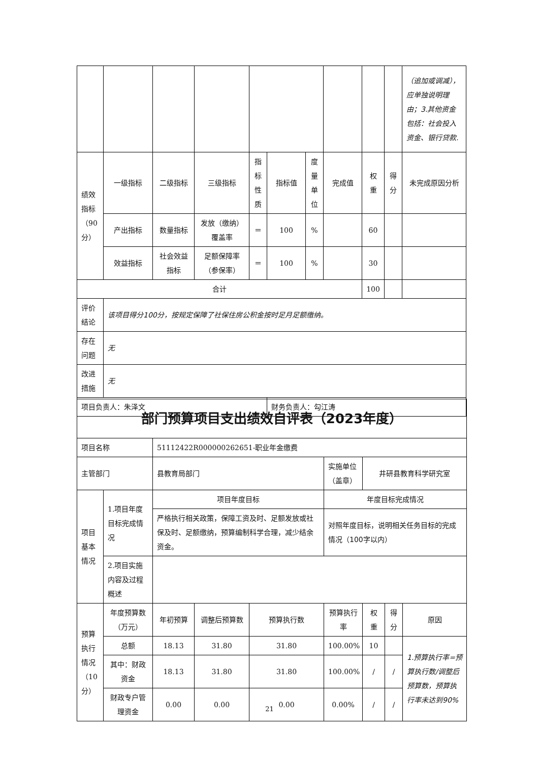| | | | | | | | | | | （追加或调减），应单独说明理由；3.其他资金包括：社会投入资金、银行贷款. |
| 绩效指标（90分） | 一级指标 | 二级指标 | 三级指标 | 指标性质 | 指标值 | 度量单位 | 完成值 | 权重 | 得分 | 未完成原因分析 |
| | 产出指标 | 数量指标 | 发放（缴纳）覆盖率 | ＝ | 100 | % | | 60 | | |
| | 效益指标 | 社会效益指标 | 足额保障率（参保率） | ＝ | 100 | % | | 30 | | |
| 合计 | | | | | | | | 100 | | |
| 评价结论 | 该项目得分100分，按规定保障了社保住房公积金按时足月足额缴纳。 | | | | | | | | | |
| 存在问题 | 无 | | | | | | | | | |
| 改进措施 | 无 | | | | | | | | | |
| 项目负责人：朱泽文 | | | | | 财务负责人：勾江涛 | | | | | |
| 部门预算项目支出绩效自评表（2023年度） | | | | | | | | |
| 项目名称 | | 51112422R000000262651-职业年金缴费 | | | | | | |
| 主管部门 | | 县教育局部门 | | | 实施单位（盖章） | 井研县教育科学研究室 | | |
| 项目基本情况 | 1.项目年度目标完成情况 | 项目年度目标 | | | 年度目标完成情况 | | | |
| | | 严格执行相关政策，保障工资及时、足额发放或社保及时、足额缴纳，预算编制科学合理，减少结余资金。 | | | 对照年度目标，说明相关任务目标的完成情况（100字以内） | | | |
| | 2.项目实施内容及过程概述 | | | | | | | |
| 预算执行情况（10分） | 年度预算数（万元） | 年初预算 | 调整后预算数 | 预算执行数 | 预算执行率 | 权重 | 得分 | 原因 |
| | 总额 | 18.13 | 31.80 | 31.80 | 100.00% | 10 | | 1.预算执行率=预算执行数/调整后预算数，预算执行率未达到90% |
| | 其中：财政资金 | 18.13 | 31.80 | 31.80 | 100.00% | / | / | |
| | 财政专户管理资金 | 0.00 | 0.00 | 0.00 | 0.00% | / | / | |
21